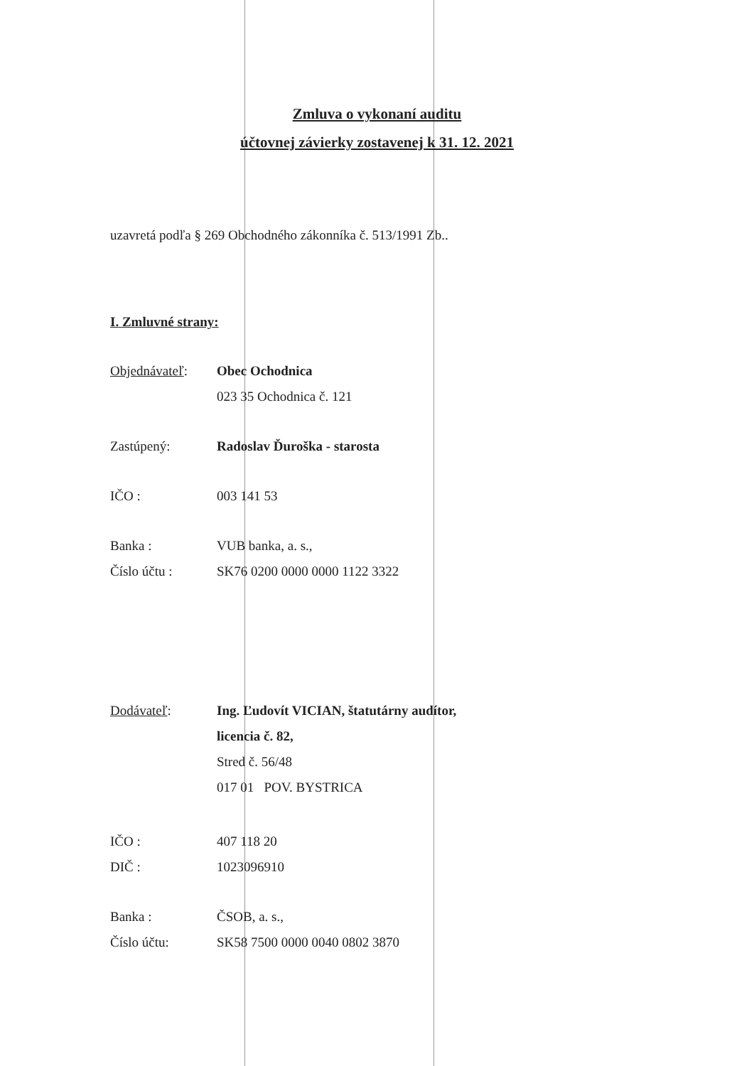Zmluva o vykonaní auditu
účtovnej závierky zostavenej k 31. 12. 2021
uzavretá podľa § 269 Obchodného zákonníka č. 513/1991 Zb..
I. Zmluvné strany:
Objednávateľ: Obec Ochodnica
023 35 Ochodnica č. 121
Zastúpený: Radoslav Ďuroška - starosta
IČO : 003 141 53
Banka : VUB banka, a. s.,
Číslo účtu : SK76 0200 0000 0000 1122 3322
Dodávateľ: Ing. Ľudovít VICIAN, štatutárny audítor,
licencia č. 82,
Stred č. 56/48
017 01 POV. BYSTRICA
IČO : 407 118 20
DIČ : 1023096910
Banka : ČSOB, a. s.,
Číslo účtu: SK58 7500 0000 0040 0802 3870